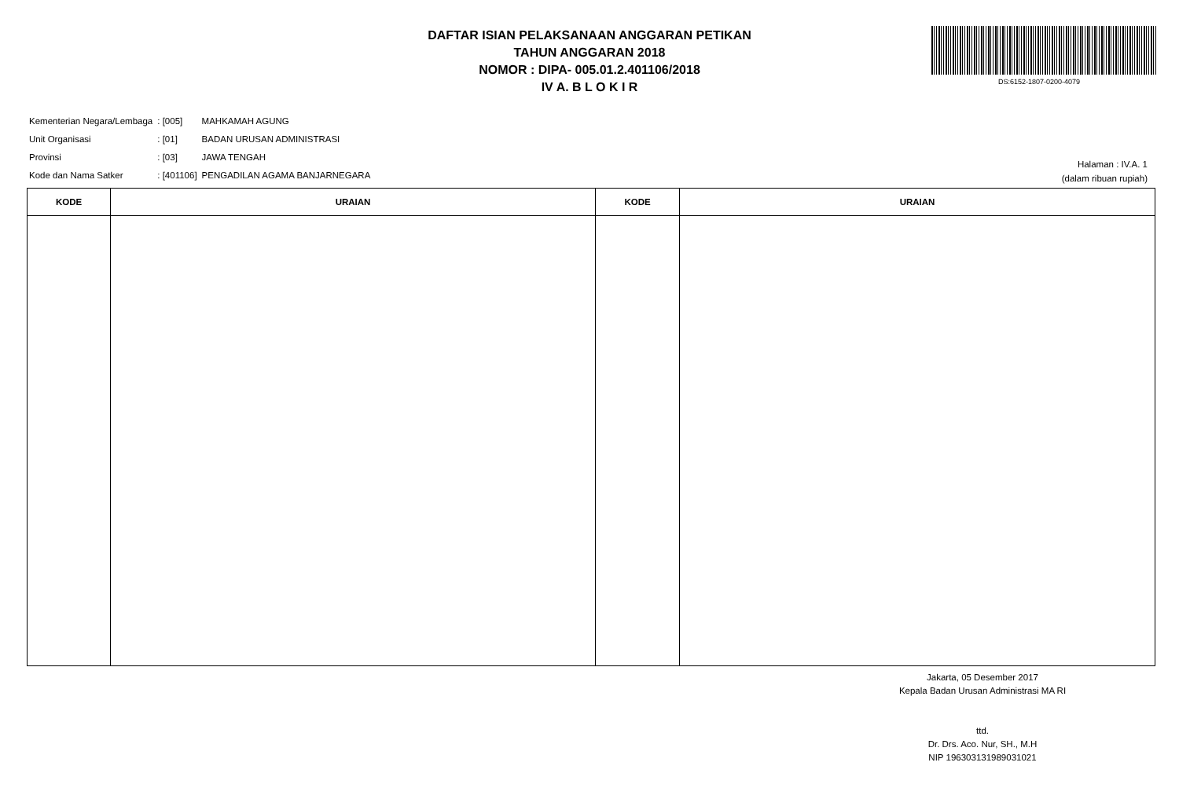DAFTAR ISIAN PELAKSANAAN ANGGARAN PETIKAN
TAHUN ANGGARAN 2018
NOMOR : DIPA- 005.01.2.401106/2018
IV A. B L O K I R
DS:6152-1807-0200-4079
| Kementerian Negara/Lembaga | : [005] | MAHKAMAH AGUNG |
| Unit Organisasi | : [01] | BADAN URUSAN ADMINISTRASI |
| Provinsi | : [03] | JAWA TENGAH |
| Kode dan Nama Satker | : [401106] | PENGADILAN AGAMA BANJARNEGARA |
Halaman : IV.A. 1
(dalam ribuan rupiah)
| KODE | URAIAN | KODE | URAIAN |
| --- | --- | --- | --- |
Jakarta, 05 Desember 2017
Kepala Badan Urusan Administrasi MA RI
ttd.
Dr. Drs. Aco. Nur, SH., M.H
NIP 196303131989031021